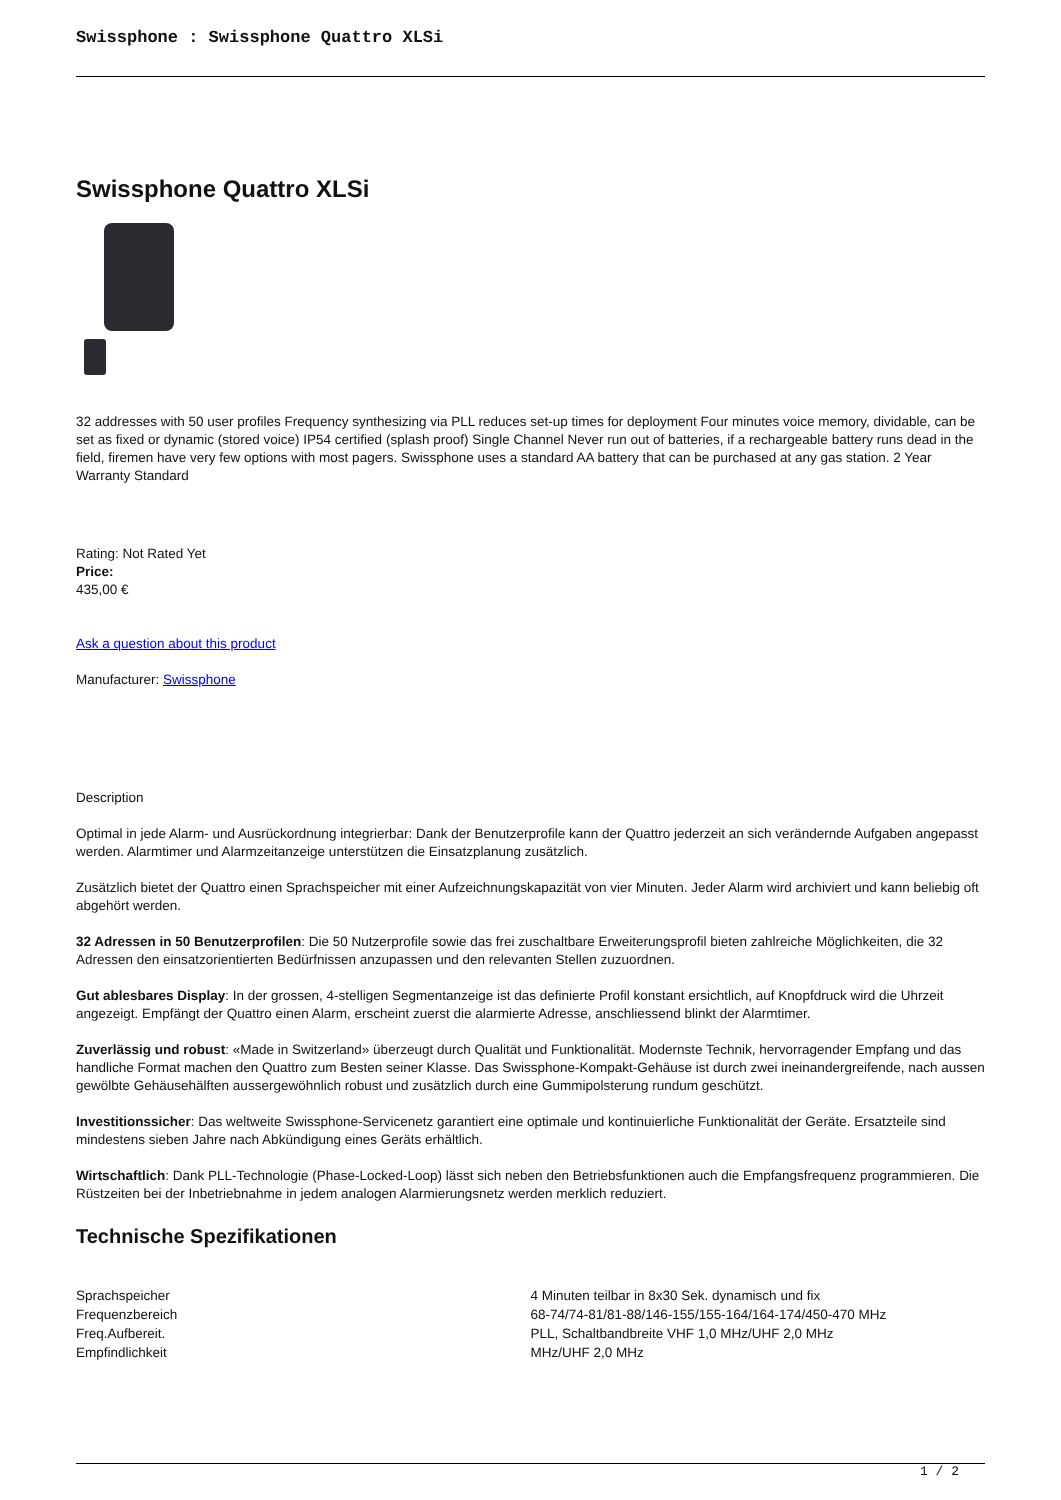Swissphone : Swissphone Quattro XLSi
Swissphone Quattro XLSi
32 addresses with 50 user profiles Frequency synthesizing via PLL reduces set-up times for deployment Four minutes voice memory, dividable, can be set as fixed or dynamic (stored voice) IP54 certified (splash proof) Single Channel Never run out of batteries, if a rechargeable battery runs dead in the field, firemen have very few options with most pagers. Swissphone uses a standard AA battery that can be purchased at any gas station. 2 Year Warranty Standard
Rating: Not Rated Yet
Price:
435,00 €
Ask a question about this product
Manufacturer: Swissphone
Description
Optimal in jede Alarm- und Ausrückordnung integrierbar: Dank der Benutzerprofile kann der Quattro jederzeit an sich verändernde Aufgaben angepasst werden. Alarmtimer und Alarmzeitanzeige unterstützen die Einsatzplanung zusätzlich.
Zusätzlich bietet der Quattro einen Sprachspeicher mit einer Aufzeichnungskapazität von vier Minuten. Jeder Alarm wird archiviert und kann beliebig oft abgehört werden.
32 Adressen in 50 Benutzerprofilen: Die 50 Nutzerprofile sowie das frei zuschaltbare Erweiterungsprofil bieten zahlreiche Möglichkeiten, die 32 Adressen den einsatzorientierten Bedürfnissen anzupassen und den relevanten Stellen zuzuordnen.
Gut ablesbares Display: In der grossen, 4-stelligen Segmentanzeige ist das definierte Profil konstant ersichtlich, auf Knopfdruck wird die Uhrzeit angezeigt. Empfängt der Quattro einen Alarm, erscheint zuerst die alarmierte Adresse, anschliessend blinkt der Alarmtimer.
Zuverlässig und robust: «Made in Switzerland» überzeugt durch Qualität und Funktionalität. Modernste Technik, hervorragender Empfang und das handliche Format machen den Quattro zum Besten seiner Klasse. Das Swissphone-Kompakt-Gehäuse ist durch zwei ineinandergreifende, nach aussen gewölbte Gehäusehälften aussergewöhnlich robust und zusätzlich durch eine Gummipolsterung rundum geschützt.
Investitionssicher: Das weltweite Swissphone-Servicenetz garantiert eine optimale und kontinuierliche Funktionalität der Geräte. Ersatzteile sind mindestens sieben Jahre nach Abkündigung eines Geräts erhältlich.
Wirtschaftlich: Dank PLL-Technologie (Phase-Locked-Loop) lässt sich neben den Betriebsfunktionen auch die Empfangsfrequenz programmieren. Die Rüstzeiten bei der Inbetriebnahme in jedem analogen Alarmierungsnetz werden merklich reduziert.
Technische Spezifikationen
| Sprachspeicher | 4 Minuten teilbar in 8x30 Sek. dynamisch und fix |
| Frequenzbereich | 68-74/74-81/81-88/146-155/155-164/164-174/450-470 MHz |
| Freq.Aufbereit. | PLL, Schaltbandbreite VHF 1,0 MHz/UHF 2,0 MHz |
| Empfindlichkeit | MHz/UHF 2,0 MHz |
1 / 2